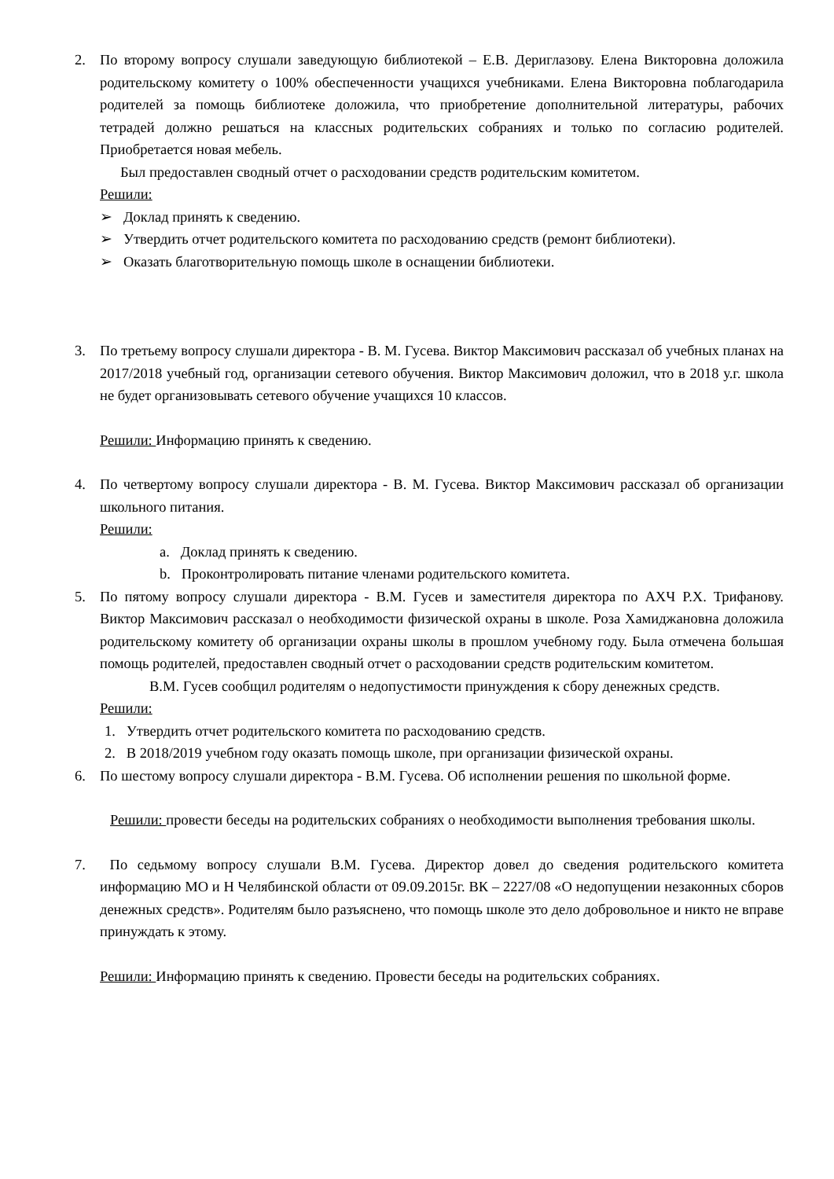2. По второму вопросу слушали заведующую библиотекой – Е.В. Дериглазову. Елена Викторовна доложила родительскому комитету о 100% обеспеченности учащихся учебниками. Елена Викторовна поблагодарила родителей за помощь библиотеке доложила, что приобретение дополнительной литературы, рабочих тетрадей должно решаться на классных родительских собраниях и только по согласию родителей. Приобретается новая мебель.
Был предоставлен сводный отчет о расходовании средств родительским комитетом.
Решили:
➢ Доклад принять к сведению.
➢ Утвердить отчет родительского комитета по расходованию средств (ремонт библиотеки).
➢ Оказать благотворительную помощь школе в оснащении библиотеки.
3. По третьему вопросу слушали директора - В. М. Гусева. Виктор Максимович рассказал об учебных планах на 2017/2018 учебный год, организации сетевого обучения. Виктор Максимович доложил, что в 2018 у.г. школа не будет организовывать сетевого обучение учащихся 10 классов.
Решили: Информацию принять к сведению.
4. По четвертому вопросу слушали директора - В. М. Гусева. Виктор Максимович рассказал об организации школьного питания.
Решили:
a. Доклад принять к сведению.
b. Проконтролировать питание членами родительского комитета.
5. По пятому вопросу слушали директора - В.М. Гусев и заместителя директора по АХЧ Р.Х. Трифанову. Виктор Максимович рассказал о необходимости физической охраны в школе. Роза Хамиджановна доложила родительскому комитету об организации охраны школы в прошлом учебному году. Была отмечена большая помощь родителей, предоставлен сводный отчет о расходовании средств родительским комитетом.
В.М. Гусев сообщил родителям о недопустимости принуждения к сбору денежных средств.
Решили:
1. Утвердить отчет родительского комитета по расходованию средств.
2. В 2018/2019 учебном году оказать помощь школе, при организации физической охраны.
6. По шестому вопросу слушали директора - В.М. Гусева. Об исполнении решения по школьной форме.
Решили: провести беседы на родительских собраниях о необходимости выполнения требования школы.
7. По седьмому вопросу слушали В.М. Гусева. Директор довел до сведения родительского комитета информацию МО и Н Челябинской области от 09.09.2015г. ВК – 2227/08 «О недопущении незаконных сборов денежных средств». Родителям было разъяснено, что помощь школе это дело добровольное и никто не вправе принуждать к этому.
Решили: Информацию принять к сведению. Провести беседы на родительских собраниях.